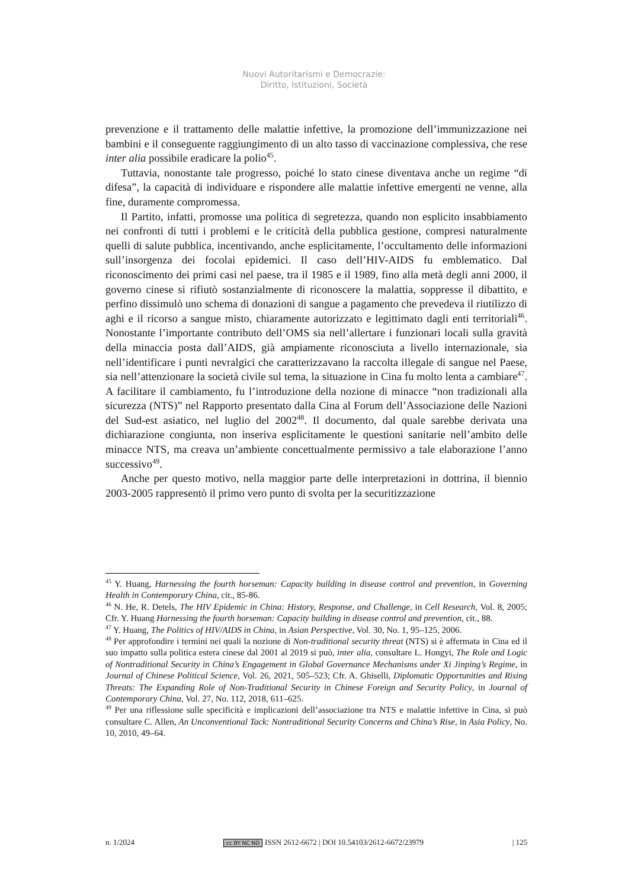Nuovi Autoritarismi e Democrazie:
Diritto, Istituzioni, Società
prevenzione e il trattamento delle malattie infettive, la promozione dell’immunizzazione nei bambini e il conseguente raggiungimento di un alto tasso di vaccinazione complessiva, che rese inter alia possibile eradicare la polio<sup>45</sup>.
Tuttavia, nonostante tale progresso, poiché lo stato cinese diventava anche un regime “di difesa”, la capacità di individuare e rispondere alle malattie infettive emergenti ne venne, alla fine, duramente compromessa.
Il Partito, infatti, promosse una politica di segretezza, quando non esplicito insabbiamento nei confronti di tutti i problemi e le criticità della pubblica gestione, compresi naturalmente quelli di salute pubblica, incentivando, anche esplicitamente, l’occultamento delle informazioni sull’insorgenza dei focolai epidemici. Il caso dell’HIV-AIDS fu emblematico. Dal riconoscimento dei primi casi nel paese, tra il 1985 e il 1989, fino alla metà degli anni 2000, il governo cinese si rifiutò sostanzialmente di riconoscere la malattia, soppresse il dibattito, e perfino dissimulò uno schema di donazioni di sangue a pagamento che prevedeva il riutilizzo di aghi e il ricorso a sangue misto, chiaramente autorizzato e legittimato dagli enti territoriali<sup>46</sup>. Nonostante l’importante contributo dell’OMS sia nell’allertare i funzionari locali sulla gravità della minaccia posta dall’AIDS, già ampiamente riconosciuta a livello internazionale, sia nell’identificare i punti nevralgici che caratterizzavano la raccolta illegale di sangue nel Paese, sia nell’attenzionare la società civile sul tema, la situazione in Cina fu molto lenta a cambiare<sup>47</sup>. A facilitare il cambiamento, fu l’introduzione della nozione di minacce “non tradizionali alla sicurezza (NTS)” nel Rapporto presentato dalla Cina al Forum dell’Associazione delle Nazioni del Sud-est asiatico, nel luglio del 2002<sup>48</sup>. Il documento, dal quale sarebbe derivata una dichiarazione congiunta, non inseriva esplicitamente le questioni sanitarie nell’ambito delle minacce NTS, ma creava un’ambiente concettualmente permissivo a tale elaborazione l’anno successivo<sup>49</sup>.
Anche per questo motivo, nella maggior parte delle interpretazioni in dottrina, il biennio 2003-2005 rappresentò il primo vero punto di svolta per la securitizzazione
<sup>45</sup> Y. Huang, Harnessing the fourth horseman: Capacity building in disease control and prevention, in Governing Health in Contemporary China, cit., 85-86.
<sup>46</sup> N. He, R. Detels, The HIV Epidemic in China: History, Response, and Challenge, in Cell Research, Vol. 8, 2005; Cfr. Y. Huang Harnessing the fourth horseman: Capacity building in disease control and prevention, cit., 88.
<sup>47</sup> Y. Huang, The Politics of HIV/AIDS in China, in Asian Perspective, Vol. 30, No. 1, 95–125, 2006.
<sup>48</sup> Per approfondire i termini nei quali la nozione di Non-traditional security threat (NTS) si è affermata in Cina ed il suo impatto sulla politica estera cinese dal 2001 al 2019 si può, inter alia, consultare L. Hongyi, The Role and Logic of Nontraditional Security in China’s Engagement in Global Governance Mechanisms under Xi Jinping’s Regime, in Journal of Chinese Political Science, Vol. 26, 2021, 505–523; Cfr. A. Ghiselli, Diplomatic Opportunities and Rising Threats: The Expanding Role of Non-Traditional Security in Chinese Foreign and Security Policy, in Journal of Contemporary China, Vol. 27, No. 112, 2018, 611–625.
<sup>49</sup> Per una riflessione sulle specificità e implicazioni dell’associazione tra NTS e malattie infettive in Cina, si può consultare C. Allen, An Unconventional Tack: Nontraditional Security Concerns and China’s Rise, in Asia Policy, No. 10, 2010, 49–64.
n. 1/2024 cc BY NC ND ISSN 2612-6672 | DOI 10.54103/2612-6672/23979 | 125